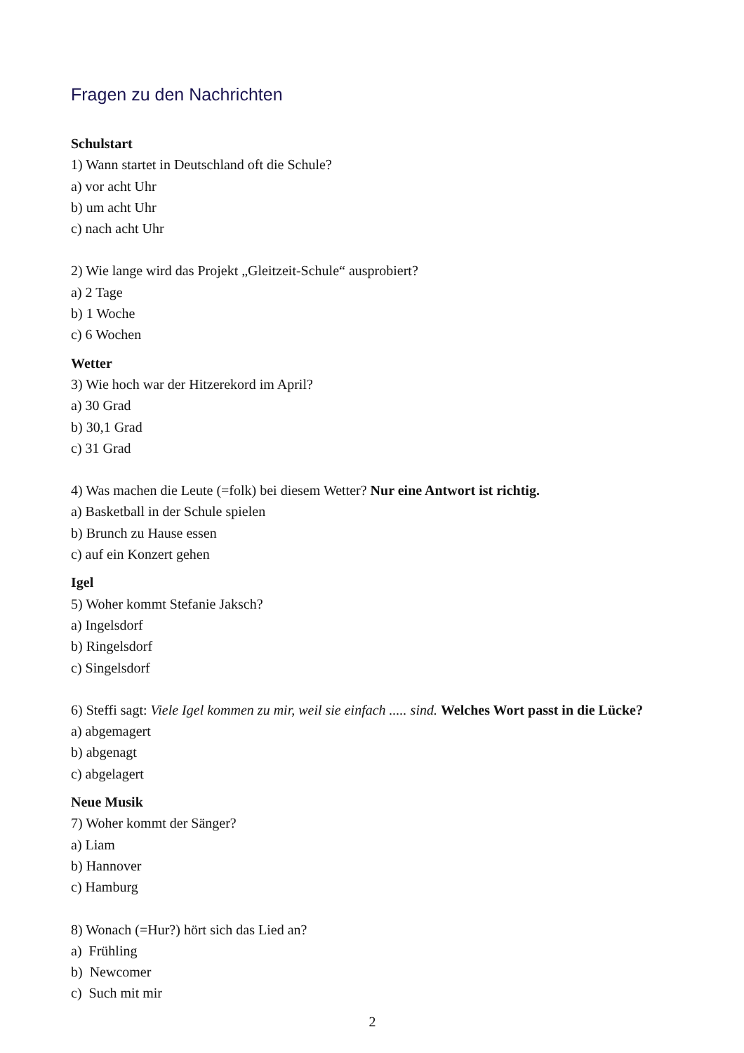Fragen zu den Nachrichten
Schulstart
1) Wann startet in Deutschland oft die Schule?
a) vor acht Uhr
b) um acht Uhr
c) nach acht Uhr
2) Wie lange wird das Projekt „Gleitzeit-Schule“ ausprobiert?
a) 2 Tage
b) 1 Woche
c) 6 Wochen
Wetter
3) Wie hoch war der Hitzerekord im April?
a) 30 Grad
b) 30,1 Grad
c) 31 Grad
4) Was machen die Leute (=folk) bei diesem Wetter? Nur eine Antwort ist richtig.
a) Basketball in der Schule spielen
b) Brunch zu Hause essen
c) auf ein Konzert gehen
Igel
5) Woher kommt Stefanie Jaksch?
a) Ingelsdorf
b) Ringelsdorf
c) Singelsdorf
6) Steffi sagt: Viele Igel kommen zu mir, weil sie einfach ..... sind. Welches Wort passt in die Lücke?
a) abgemagert
b) abgenagt
c) abgelagert
Neue Musik
7) Woher kommt der Sänger?
a) Liam
b) Hannover
c) Hamburg
8) Wonach (=Hur?) hört sich das Lied an?
a) Frühling
b) Newcomer
c) Such mit mir
2